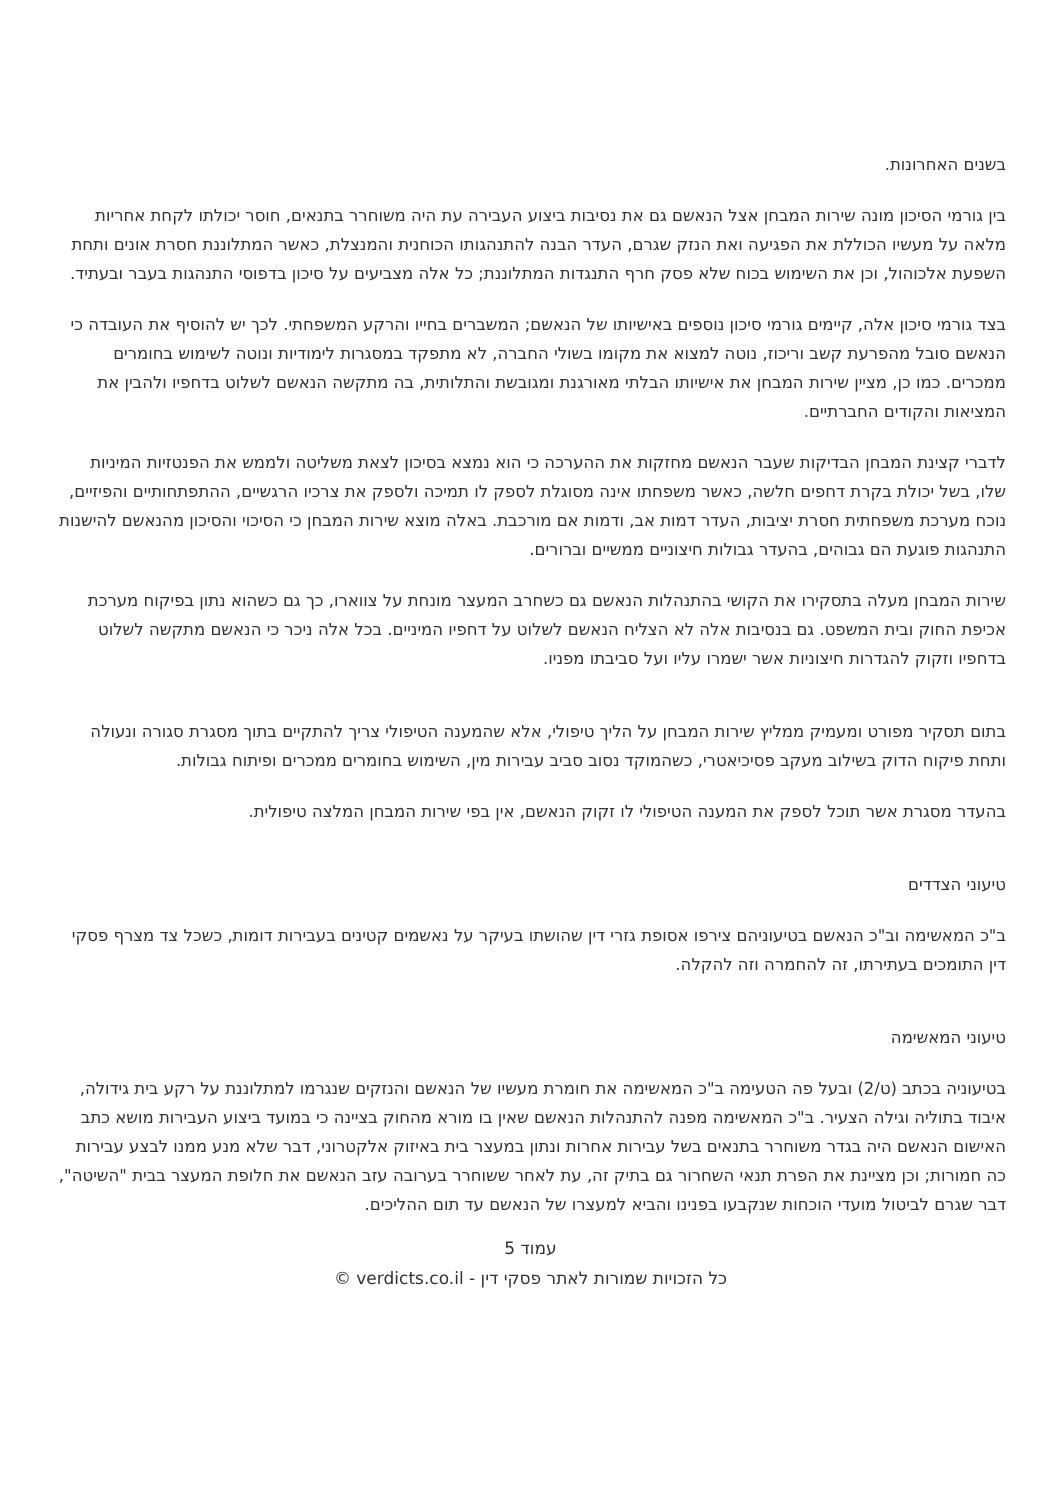בשנים האחרונות.
בין גורמי הסיכון מונה שירות המבחן אצל הנאשם גם את נסיבות ביצוע העבירה עת היה משוחרר בתנאים, חוסר יכולתו לקחת אחריות מלאה על מעשיו הכוללת את הפגיעה ואת הנזק שגרם, העדר הבנה להתנהגותו הכוחנית והמנצלת, כאשר המתלוננת חסרת אונים ותחת השפעת אלכוהול, וכן את השימוש בכוח שלא פסק חרף התנגדות המתלוננת; כל אלה מצביעים על סיכון בדפוסי התנהגות בעבר ובעתיד.
בצד גורמי סיכון אלה, קיימים גורמי סיכון נוספים באישיותו של הנאשם; המשברים בחייו והרקע המשפחתי. לכך יש להוסיף את העובדה כי הנאשם סובל מהפרעת קשב וריכוז, נוטה למצוא את מקומו בשולי החברה, לא מתפקד במסגרות לימודיות ונוטה לשימוש בחומרים ממכרים. כמו כן, מציין שירות המבחן את אישיותו הבלתי מאורגנת ומגובשת והתלותית, בה מתקשה הנאשם לשלוט בדחפיו ולהבין את המציאות והקודים החברתיים.
לדברי קצינת המבחן הבדיקות שעבר הנאשם מחזקות את ההערכה כי הוא נמצא בסיכון לצאת משליטה ולממש את הפנטזיות המיניות שלו, בשל יכולת בקרת דחפים חלשה, כאשר משפחתו אינה מסוגלת לספק לו תמיכה ולספק את צרכיו הרגשיים, ההתפתחותיים והפיזיים, נוכח מערכת משפחתית חסרת יציבות, העדר דמות אב, ודמות אם מורכבת. באלה מוצא שירות המבחן כי הסיכוי והסיכון מהנאשם להישנות התנהגות פוגעת הם גבוהים, בהעדר גבולות חיצוניים ממשיים וברורים.
שירות המבחן מעלה בתסקירו את הקושי בהתנהלות הנאשם גם כשחרב המעצר מונחת על צווארו, כך גם כשהוא נתון בפיקוח מערכת אכיפת החוק ובית המשפט. גם בנסיבות אלה לא הצליח הנאשם לשלוט על דחפיו המיניים. בכל אלה ניכר כי הנאשם מתקשה לשלוט בדחפיו וזקוק להגדרות חיצוניות אשר ישמרו עליו ועל סביבתו מפניו.
בתום תסקיר מפורט ומעמיק ממליץ שירות המבחן על הליך טיפולי, אלא שהמענה הטיפולי צריך להתקיים בתוך מסגרת סגורה ונעולה ותחת פיקוח הדוק בשילוב מעקב פסיכיאטרי, כשהמוקד נסוב סביב עבירות מין, השימוש בחומרים ממכרים ופיתוח גבולות.
בהעדר מסגרת אשר תוכל לספק את המענה הטיפולי לו זקוק הנאשם, אין בפי שירות המבחן המלצה טיפולית.
טיעוני הצדדים
ב"כ המאשימה וב"כ הנאשם בטיעוניהם צירפו אסופת גזרי דין שהושתו בעיקר על נאשמים קטינים בעבירות דומות, כשכל צד מצרף פסקי דין התומכים בעתירתו, זה להחמרה וזה להקלה.
טיעוני המאשימה
בטיעוניה בכתב (ט/2) ובעל פה הטעימה ב"כ המאשימה את חומרת מעשיו של הנאשם והנזקים שנגרמו למתלוננת על רקע בית גידולה, איבוד בתוליה וגילה הצעיר. ב"כ המאשימה מפנה להתנהלות הנאשם שאין בו מורא מהחוק בציינה כי במועד ביצוע העבירות מושא כתב האישום הנאשם היה בגדר משוחרר בתנאים בשל עבירות אחרות ונתון במעצר בית באיזוק אלקטרוני, דבר שלא מנע ממנו לבצע עבירות כה חמורות; וכן מציינת את הפרת תנאי השחרור גם בתיק זה, עת לאחר ששוחרר בערובה עזב הנאשם את חלופת המעצר בבית "השיטה", דבר שגרם לביטול מועדי הוכחות שנקבעו בפנינו והביא למעצרו של הנאשם עד תום ההליכים.
עמוד 5
כל הזכויות שמורות לאתר פסקי דין - verdicts.co.il ©